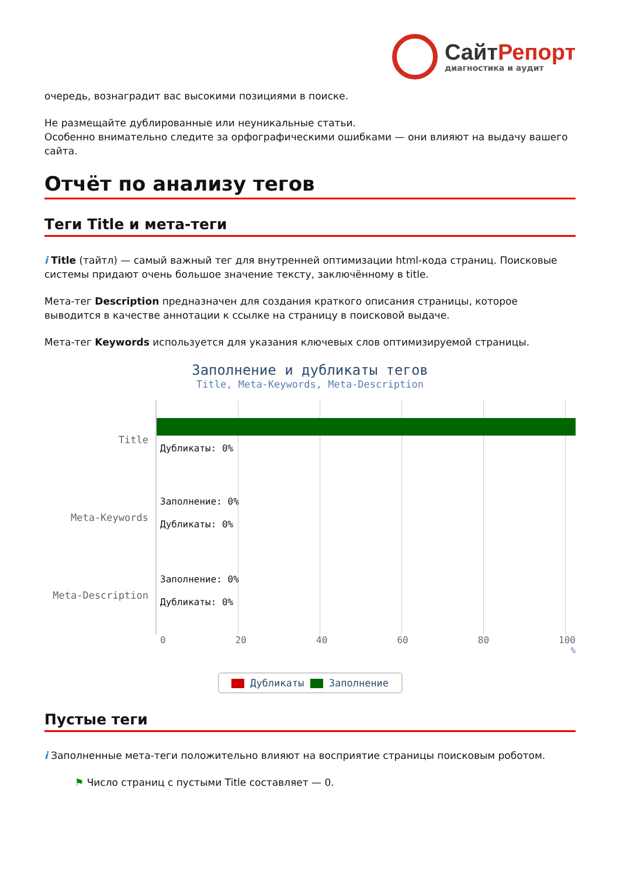СайтРепорт
диагностика и аудит
очередь, вознаградит вас высокими позициями в поиске.
Не размещайте дублированные или неуникальные статьи.
Особенно внимательно следите за орфографическими ошибками — они влияют на выдачу вашего сайта.
Отчёт по анализу тегов
Теги Title и мета-теги
i Title (тайтл) — самый важный тег для внутренней оптимизации html-кода страниц. Поисковые системы придают очень большое значение тексту, заключённому в title.
Мета-тег Description предназначен для создания краткого описания страницы, которое выводится в качестве аннотации к ссылке на страницу в поисковой выдаче.
Мета-тег Keywords используется для указания ключевых слов оптимизируемой страницы.
Заполнение и дубликаты тегов
Title, Meta-Keywords, Meta-Description
Title
Meta-Keywords
Meta-Description
Дубликаты: 0%
Заполнение: 0%
Дубликаты: 0%
Заполнение: 0%
Дубликаты: 0%
0 20 40 60 80 100
%
Дубликаты Заполнение
Пустые теги
i Заполненные мета-теги положительно влияют на восприятие страницы поисковым роботом.
⚑ Число страниц с пустыми Title составляет — 0.